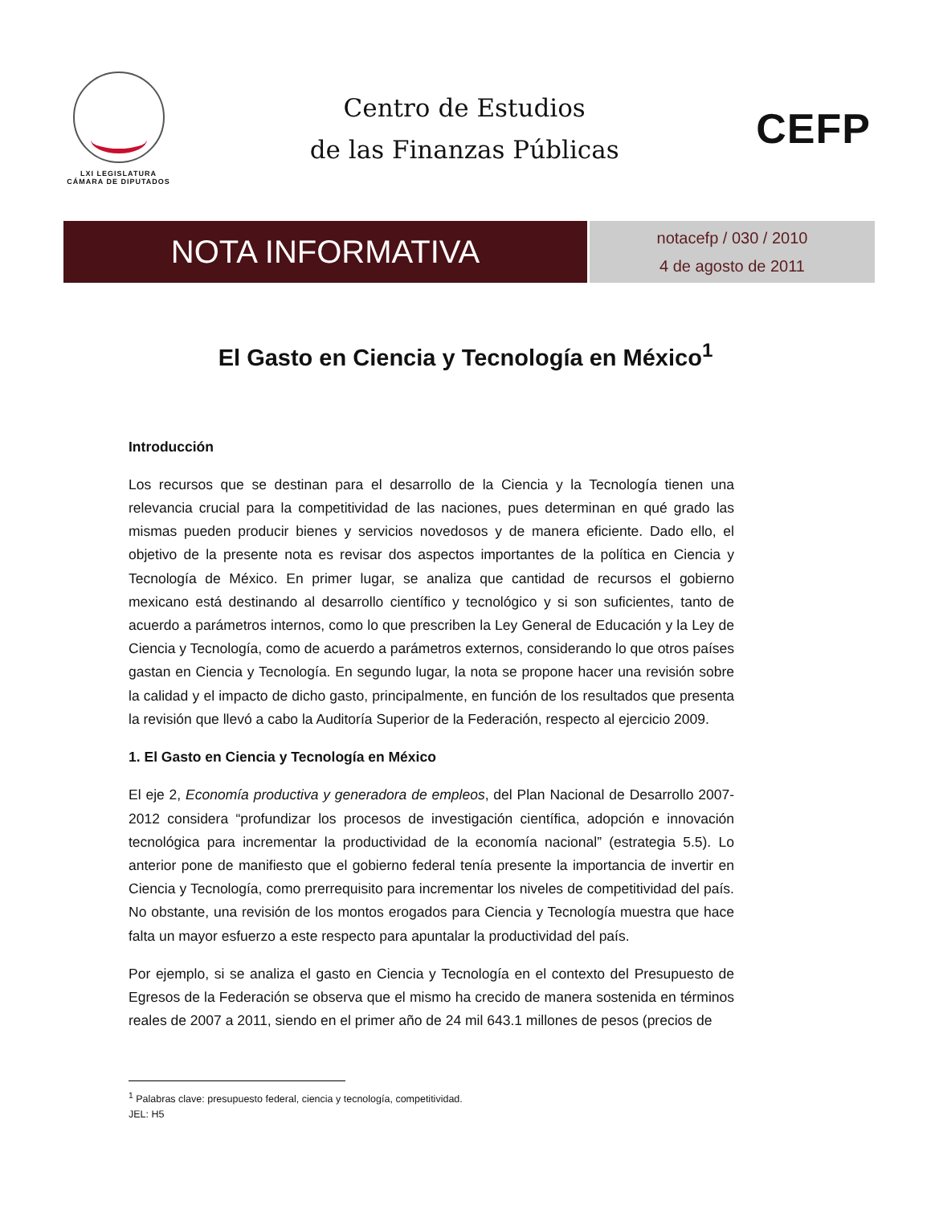LXI LEGISLATURA
CÁMARA DE DIPUTADOS
Centro de Estudios
de las Finanzas Públicas
CEFP
NOTA INFORMATIVA
notacefp / 030 / 2010
4 de agosto de 2011
El Gasto en Ciencia y Tecnología en México<sup>1</sup>
Introducción
Los recursos que se destinan para el desarrollo de la Ciencia y la Tecnología tienen una relevancia crucial para la competitividad de las naciones, pues determinan en qué grado las mismas pueden producir bienes y servicios novedosos y de manera eficiente. Dado ello, el objetivo de la presente nota es revisar dos aspectos importantes de la política en Ciencia y Tecnología de México. En primer lugar, se analiza que cantidad de recursos el gobierno mexicano está destinando al desarrollo científico y tecnológico y si son suficientes, tanto de acuerdo a parámetros internos, como lo que prescriben la Ley General de Educación y la Ley de Ciencia y Tecnología, como de acuerdo a parámetros externos, considerando lo que otros países gastan en Ciencia y Tecnología. En segundo lugar, la nota se propone hacer una revisión sobre la calidad y el impacto de dicho gasto, principalmente, en función de los resultados que presenta la revisión que llevó a cabo la Auditoría Superior de la Federación, respecto al ejercicio 2009.
1. El Gasto en Ciencia y Tecnología en México
El eje 2, Economía productiva y generadora de empleos, del Plan Nacional de Desarrollo 2007-2012 considera “profundizar los procesos de investigación científica, adopción e innovación tecnológica para incrementar la productividad de la economía nacional” (estrategia 5.5). Lo anterior pone de manifiesto que el gobierno federal tenía presente la importancia de invertir en Ciencia y Tecnología, como prerrequisito para incrementar los niveles de competitividad del país. No obstante, una revisión de los montos erogados para Ciencia y Tecnología muestra que hace falta un mayor esfuerzo a este respecto para apuntalar la productividad del país.
Por ejemplo, si se analiza el gasto en Ciencia y Tecnología en el contexto del Presupuesto de Egresos de la Federación se observa que el mismo ha crecido de manera sostenida en términos reales de 2007 a 2011, siendo en el primer año de 24 mil 643.1 millones de pesos (precios de
<sup>1</sup> Palabras clave: presupuesto federal, ciencia y tecnología, competitividad.
JEL: H5